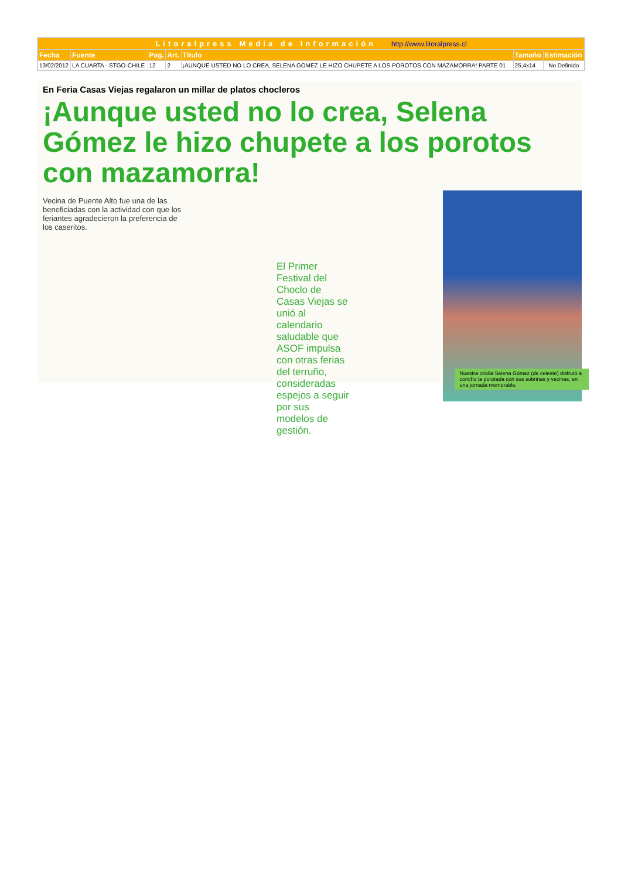| Litoralpress Media de Información http://www.litoralpress.cl | | | | | | |
| Fecha | Fuente | Pag. | Art. | Título | Tamaño | Estimación |
| 13/02/2012 | LA CUARTA - STGO-CHILE | 12 | 2 | ¡AUNQUE USTED NO LO CREA, SELENA GOMEZ LE HIZO CHUPETE A LOS POROTOS CON MAZAMORRA! PARTE 01 | 25,4x14 | No Definido |
En Feria Casas Viejas regalaron un millar de platos chocleros
¡Aunque usted no lo crea, Selena Gómez le hizo chupete a los porotos con mazamorra!
Vecina de Puente Alto fue una de las beneficiadas con la actividad con que los feriantes agradecieron la preferencia de los caseritos.
El Primer Festival del Choclo de Casas Viejas se unió al calendario saludable que ASOF impulsa con otras ferias del terruño, consideradas espejos a seguir por sus modelos de gestión.
Nuestra criolla Selena Gómez (de celeste) disfrutó a concho la porotada con sus sobrinas y vecinas, en una jornada memorable.